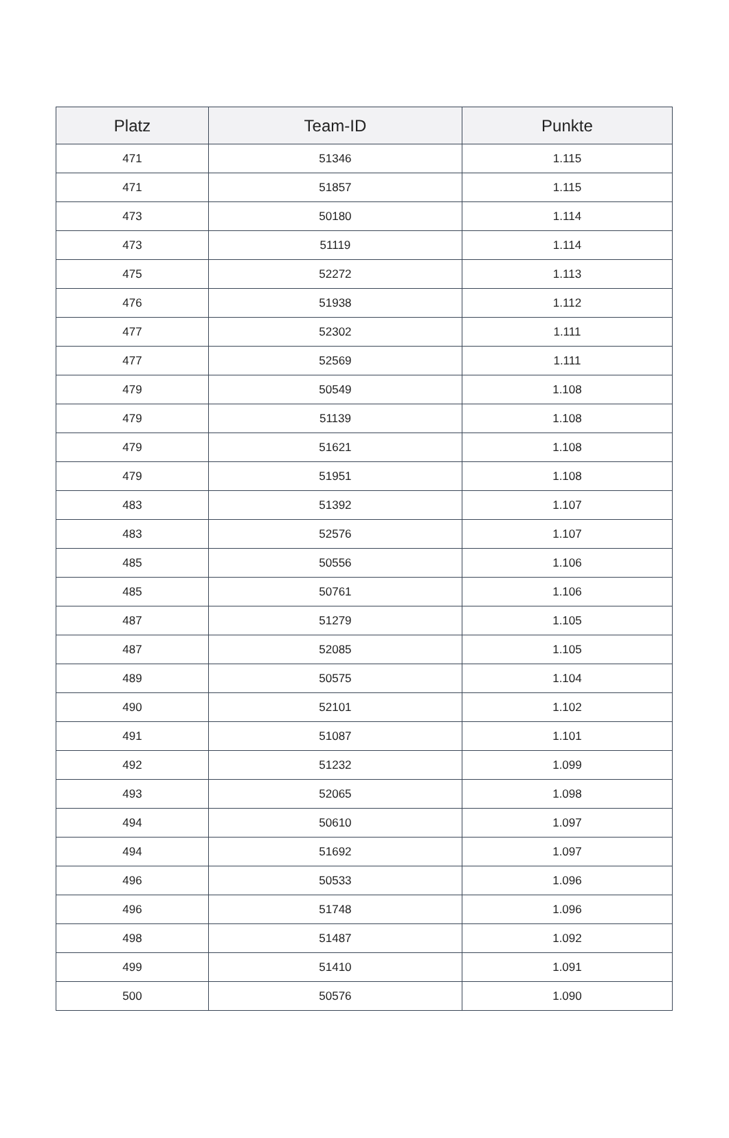| Platz | Team-ID | Punkte |
| --- | --- | --- |
| 471 | 51346 | 1.115 |
| 471 | 51857 | 1.115 |
| 473 | 50180 | 1.114 |
| 473 | 51119 | 1.114 |
| 475 | 52272 | 1.113 |
| 476 | 51938 | 1.112 |
| 477 | 52302 | 1.111 |
| 477 | 52569 | 1.111 |
| 479 | 50549 | 1.108 |
| 479 | 51139 | 1.108 |
| 479 | 51621 | 1.108 |
| 479 | 51951 | 1.108 |
| 483 | 51392 | 1.107 |
| 483 | 52576 | 1.107 |
| 485 | 50556 | 1.106 |
| 485 | 50761 | 1.106 |
| 487 | 51279 | 1.105 |
| 487 | 52085 | 1.105 |
| 489 | 50575 | 1.104 |
| 490 | 52101 | 1.102 |
| 491 | 51087 | 1.101 |
| 492 | 51232 | 1.099 |
| 493 | 52065 | 1.098 |
| 494 | 50610 | 1.097 |
| 494 | 51692 | 1.097 |
| 496 | 50533 | 1.096 |
| 496 | 51748 | 1.096 |
| 498 | 51487 | 1.092 |
| 499 | 51410 | 1.091 |
| 500 | 50576 | 1.090 |